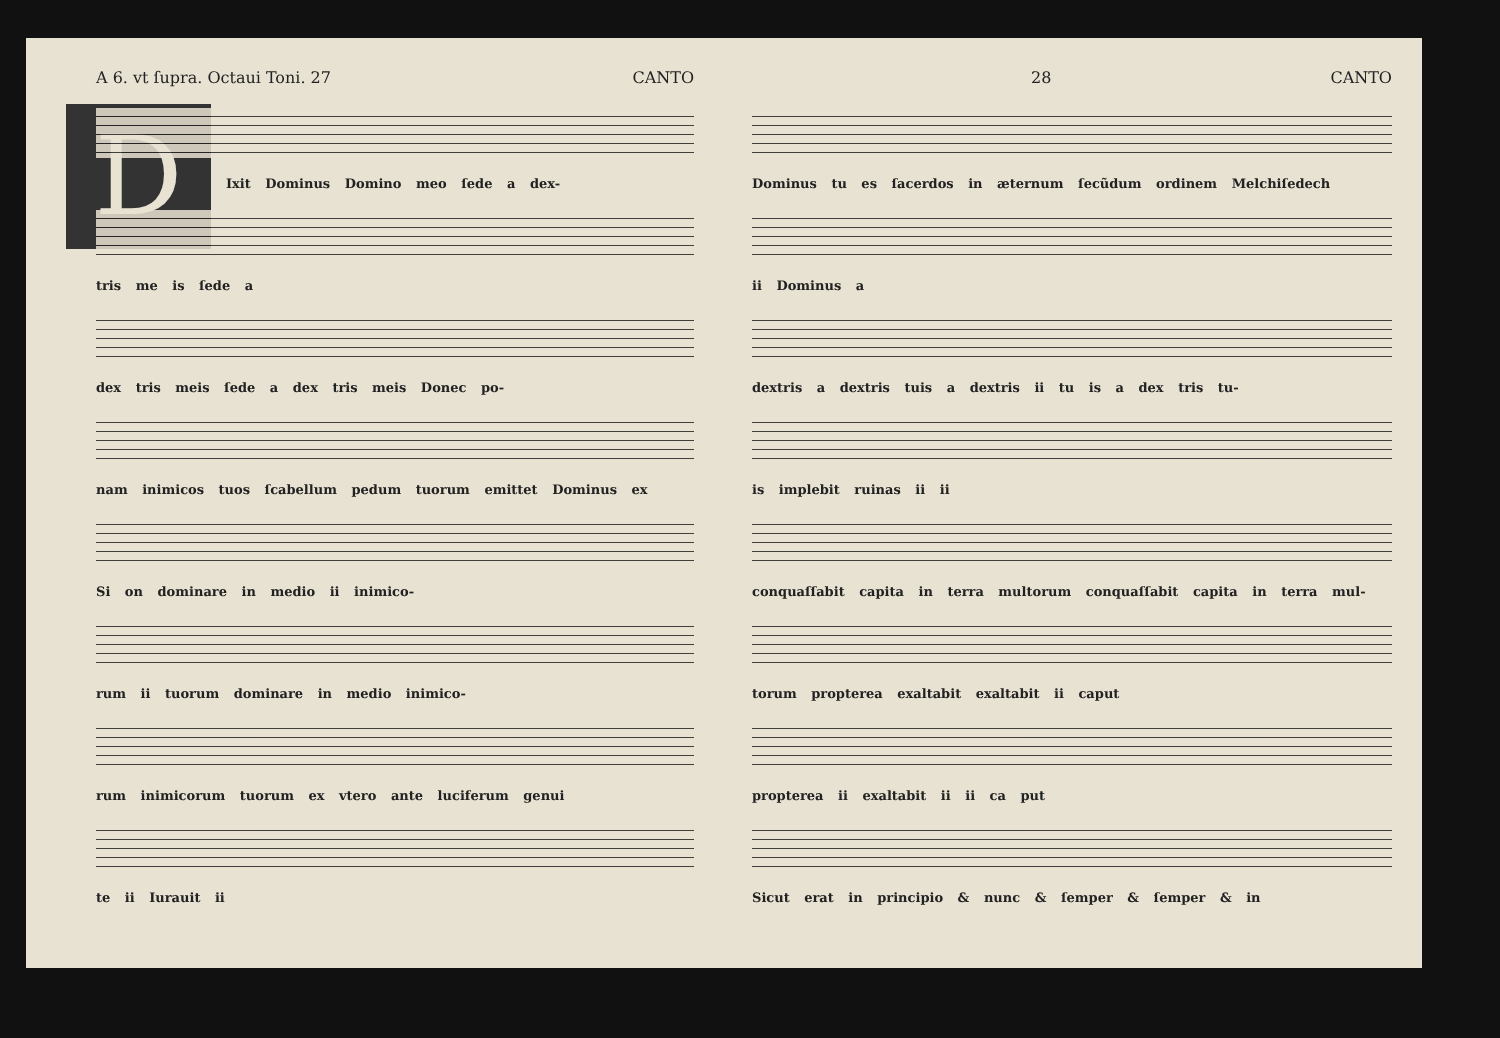A 6. vt ſupra. Octaui Toni. 27 CANTO
D
Ixit Dominus Domino meo ſede a dex-
tris me is ſede a
dex tris meis ſede a dex tris meis Donec po-
nam inimicos tuos ſcabellum pedum tuorum emittet Dominus ex
Si on dominare in medio ii inimico-
rum ii tuorum dominare in medio inimico-
rum inimicorum tuorum ex vtero ante luciferum genui
te ii Iurauit ii
28 CANTO
Dominus tu es ſacerdos in æternum ſecũdum ordinem Melchiſedech
ii Dominus a
dextris a dextris tuis a dextris ii tu is a dex tris tu-
is implebit ruinas ii ii
conquaſſabit capita in terra multorum conquaſſabit capita in terra mul-
torum propterea exaltabit exaltabit ii caput
propterea ii exaltabit ii ii ca put
Sicut erat in principio & nunc & ſemper & ſemper & in